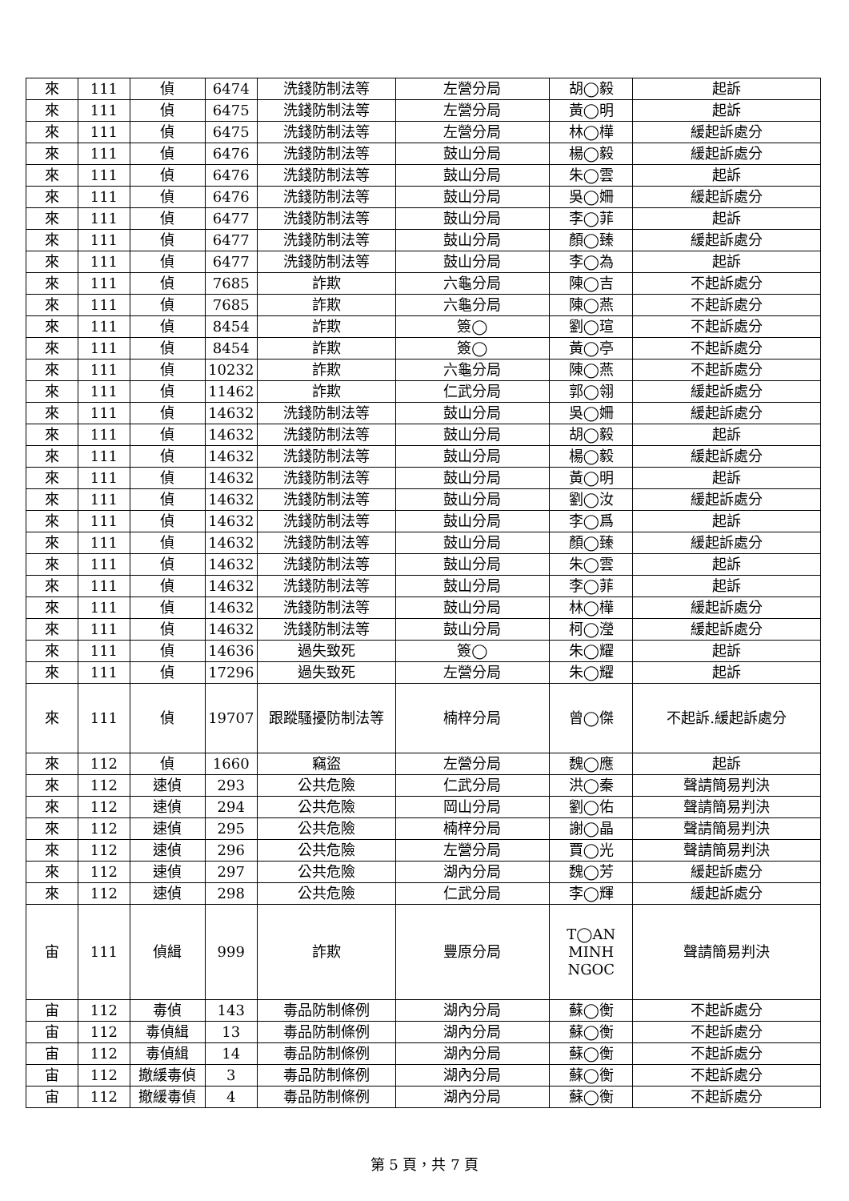| 來 | 111 | 偵 | 6474 | 洗錢防制法等 | 左營分局 | 胡◯毅 | 起訴 |
| 來 | 111 | 偵 | 6475 | 洗錢防制法等 | 左營分局 | 黃◯明 | 起訴 |
| 來 | 111 | 偵 | 6475 | 洗錢防制法等 | 左營分局 | 林◯樺 | 緩起訴處分 |
| 來 | 111 | 偵 | 6476 | 洗錢防制法等 | 鼓山分局 | 楊◯毅 | 緩起訴處分 |
| 來 | 111 | 偵 | 6476 | 洗錢防制法等 | 鼓山分局 | 朱◯雲 | 起訴 |
| 來 | 111 | 偵 | 6476 | 洗錢防制法等 | 鼓山分局 | 吳◯姍 | 緩起訴處分 |
| 來 | 111 | 偵 | 6477 | 洗錢防制法等 | 鼓山分局 | 李◯菲 | 起訴 |
| 來 | 111 | 偵 | 6477 | 洗錢防制法等 | 鼓山分局 | 顏◯臻 | 緩起訴處分 |
| 來 | 111 | 偵 | 6477 | 洗錢防制法等 | 鼓山分局 | 李◯為 | 起訴 |
| 來 | 111 | 偵 | 7685 | 詐欺 | 六龜分局 | 陳◯吉 | 不起訴處分 |
| 來 | 111 | 偵 | 7685 | 詐欺 | 六龜分局 | 陳◯燕 | 不起訴處分 |
| 來 | 111 | 偵 | 8454 | 詐欺 | 簽◯ | 劉◯瑄 | 不起訴處分 |
| 來 | 111 | 偵 | 8454 | 詐欺 | 簽◯ | 黃◯亭 | 不起訴處分 |
| 來 | 111 | 偵 | 10232 | 詐欺 | 六龜分局 | 陳◯燕 | 不起訴處分 |
| 來 | 111 | 偵 | 11462 | 詐欺 | 仁武分局 | 郭◯翎 | 緩起訴處分 |
| 來 | 111 | 偵 | 14632 | 洗錢防制法等 | 鼓山分局 | 吳◯姍 | 緩起訴處分 |
| 來 | 111 | 偵 | 14632 | 洗錢防制法等 | 鼓山分局 | 胡◯毅 | 起訴 |
| 來 | 111 | 偵 | 14632 | 洗錢防制法等 | 鼓山分局 | 楊◯毅 | 緩起訴處分 |
| 來 | 111 | 偵 | 14632 | 洗錢防制法等 | 鼓山分局 | 黃◯明 | 起訴 |
| 來 | 111 | 偵 | 14632 | 洗錢防制法等 | 鼓山分局 | 劉◯汝 | 緩起訴處分 |
| 來 | 111 | 偵 | 14632 | 洗錢防制法等 | 鼓山分局 | 李◯爲 | 起訴 |
| 來 | 111 | 偵 | 14632 | 洗錢防制法等 | 鼓山分局 | 顏◯臻 | 緩起訴處分 |
| 來 | 111 | 偵 | 14632 | 洗錢防制法等 | 鼓山分局 | 朱◯雲 | 起訴 |
| 來 | 111 | 偵 | 14632 | 洗錢防制法等 | 鼓山分局 | 李◯菲 | 起訴 |
| 來 | 111 | 偵 | 14632 | 洗錢防制法等 | 鼓山分局 | 林◯樺 | 緩起訴處分 |
| 來 | 111 | 偵 | 14632 | 洗錢防制法等 | 鼓山分局 | 柯◯瀅 | 緩起訴處分 |
| 來 | 111 | 偵 | 14636 | 過失致死 | 簽◯ | 朱◯耀 | 起訴 |
| 來 | 111 | 偵 | 17296 | 過失致死 | 左營分局 | 朱◯耀 | 起訴 |
| 來 | 111 | 偵 | 19707 | 跟蹤騷擾防制法等 | 楠梓分局 | 曾◯傑 | 不起訴.緩起訴處分 |
| 來 | 112 | 偵 | 1660 | 竊盜 | 左營分局 | 魏◯應 | 起訴 |
| 來 | 112 | 速偵 | 293 | 公共危險 | 仁武分局 | 洪◯秦 | 聲請簡易判決 |
| 來 | 112 | 速偵 | 294 | 公共危險 | 岡山分局 | 劉◯佑 | 聲請簡易判決 |
| 來 | 112 | 速偵 | 295 | 公共危險 | 楠梓分局 | 謝◯晶 | 聲請簡易判決 |
| 來 | 112 | 速偵 | 296 | 公共危險 | 左營分局 | 賈◯光 | 聲請簡易判決 |
| 來 | 112 | 速偵 | 297 | 公共危險 | 湖內分局 | 魏◯芳 | 緩起訴處分 |
| 來 | 112 | 速偵 | 298 | 公共危險 | 仁武分局 | 李◯輝 | 緩起訴處分 |
| 宙 | 111 | 偵緝 | 999 | 詐欺 | 豐原分局 | T◯AN MINH NGOC | 聲請簡易判決 |
| 宙 | 112 | 毒偵 | 143 | 毒品防制條例 | 湖內分局 | 蘇◯衡 | 不起訴處分 |
| 宙 | 112 | 毒偵緝 | 13 | 毒品防制條例 | 湖內分局 | 蘇◯衡 | 不起訴處分 |
| 宙 | 112 | 毒偵緝 | 14 | 毒品防制條例 | 湖內分局 | 蘇◯衡 | 不起訴處分 |
| 宙 | 112 | 撤緩毒偵 | 3 | 毒品防制條例 | 湖內分局 | 蘇◯衡 | 不起訴處分 |
| 宙 | 112 | 撤緩毒偵 | 4 | 毒品防制條例 | 湖內分局 | 蘇◯衡 | 不起訴處分 |
第 5 頁，共 7 頁